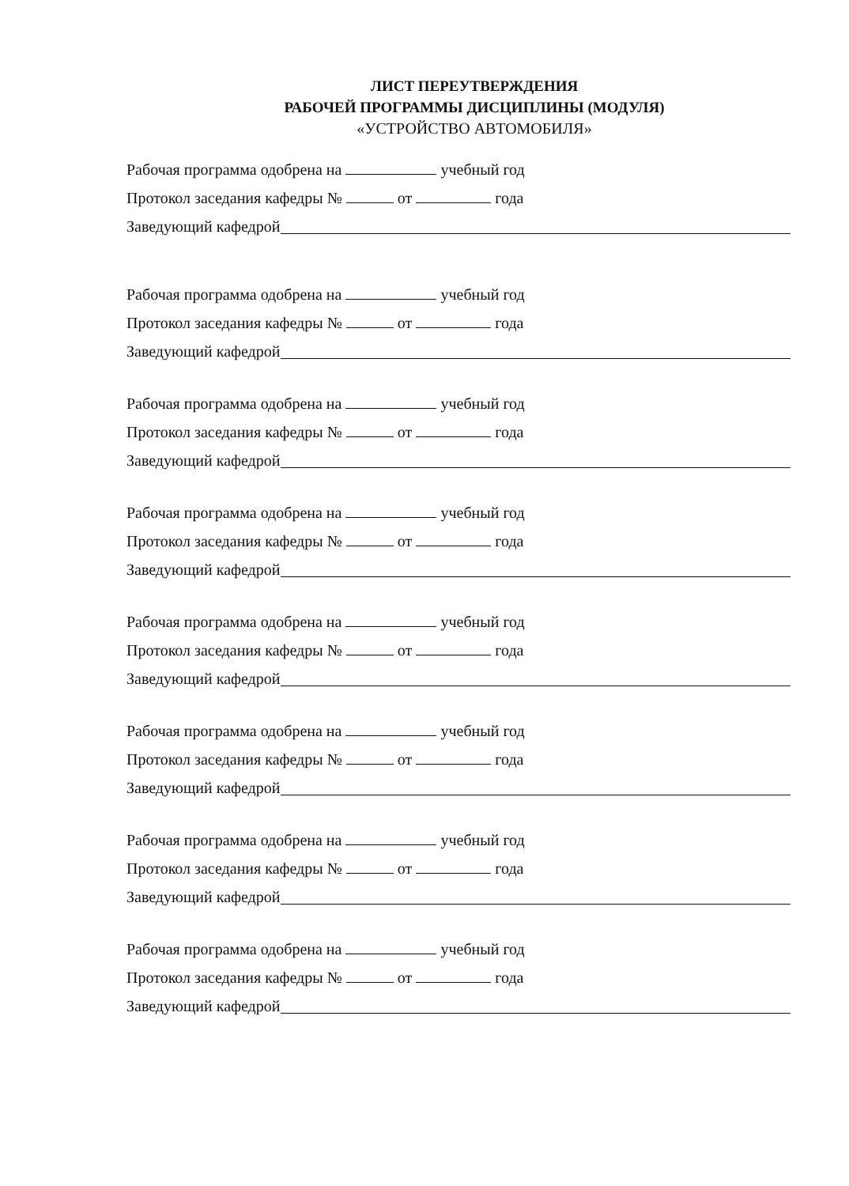ЛИСТ ПЕРЕУТВЕРЖДЕНИЯ
РАБОЧЕЙ ПРОГРАММЫ ДИСЦИПЛИНЫ (МОДУЛЯ)
«УСТРОЙСТВО АВТОМОБИЛЯ»
Рабочая программа одобрена на учебный год
Протокол заседания кафедры № от года
Заведующий кафедрой
Рабочая программа одобрена на учебный год
Протокол заседания кафедры № от года
Заведующий кафедрой
Рабочая программа одобрена на учебный год
Протокол заседания кафедры № от года
Заведующий кафедрой
Рабочая программа одобрена на учебный год
Протокол заседания кафедры № от года
Заведующий кафедрой
Рабочая программа одобрена на учебный год
Протокол заседания кафедры № от года
Заведующий кафедрой
Рабочая программа одобрена на учебный год
Протокол заседания кафедры № от года
Заведующий кафедрой
Рабочая программа одобрена на учебный год
Протокол заседания кафедры № от года
Заведующий кафедрой
Рабочая программа одобрена на учебный год
Протокол заседания кафедры № от года
Заведующий кафедрой